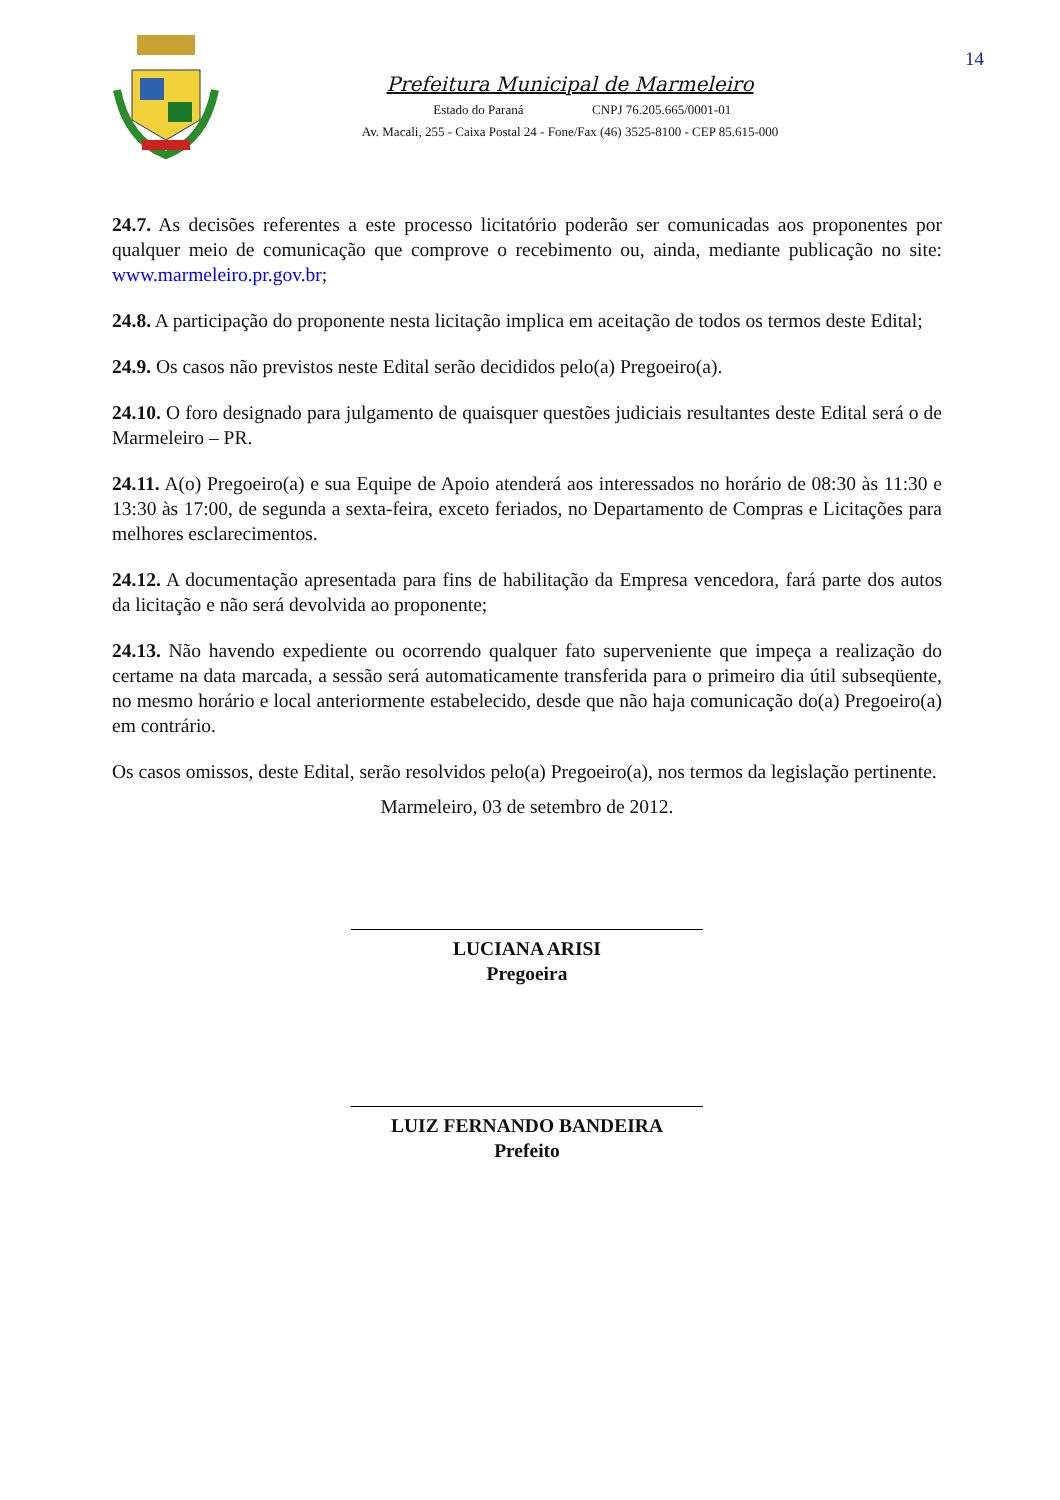14
Prefeitura Municipal de Marmeleiro
Estado do Paraná CNPJ 76.205.665/0001-01
Av. Macali, 255 - Caixa Postal 24 - Fone/Fax (46) 3525-8100 - CEP 85.615-000
24.7. As decisões referentes a este processo licitatório poderão ser comunicadas aos proponentes por qualquer meio de comunicação que comprove o recebimento ou, ainda, mediante publicação no site: www.marmeleiro.pr.gov.br;
24.8. A participação do proponente nesta licitação implica em aceitação de todos os termos deste Edital;
24.9. Os casos não previstos neste Edital serão decididos pelo(a) Pregoeiro(a).
24.10. O foro designado para julgamento de quaisquer questões judiciais resultantes deste Edital será o de Marmeleiro – PR.
24.11. A(o) Pregoeiro(a) e sua Equipe de Apoio atenderá aos interessados no horário de 08:30 às 11:30 e 13:30 às 17:00, de segunda a sexta-feira, exceto feriados, no Departamento de Compras e Licitações para melhores esclarecimentos.
24.12. A documentação apresentada para fins de habilitação da Empresa vencedora, fará parte dos autos da licitação e não será devolvida ao proponente;
24.13. Não havendo expediente ou ocorrendo qualquer fato superveniente que impeça a realização do certame na data marcada, a sessão será automaticamente transferida para o primeiro dia útil subseqüente, no mesmo horário e local anteriormente estabelecido, desde que não haja comunicação do(a) Pregoeiro(a) em contrário.
Os casos omissos, deste Edital, serão resolvidos pelo(a) Pregoeiro(a), nos termos da legislação pertinente.
Marmeleiro, 03 de setembro de 2012.
LUCIANA ARISI
Pregoeira
LUIZ FERNANDO BANDEIRA
Prefeito